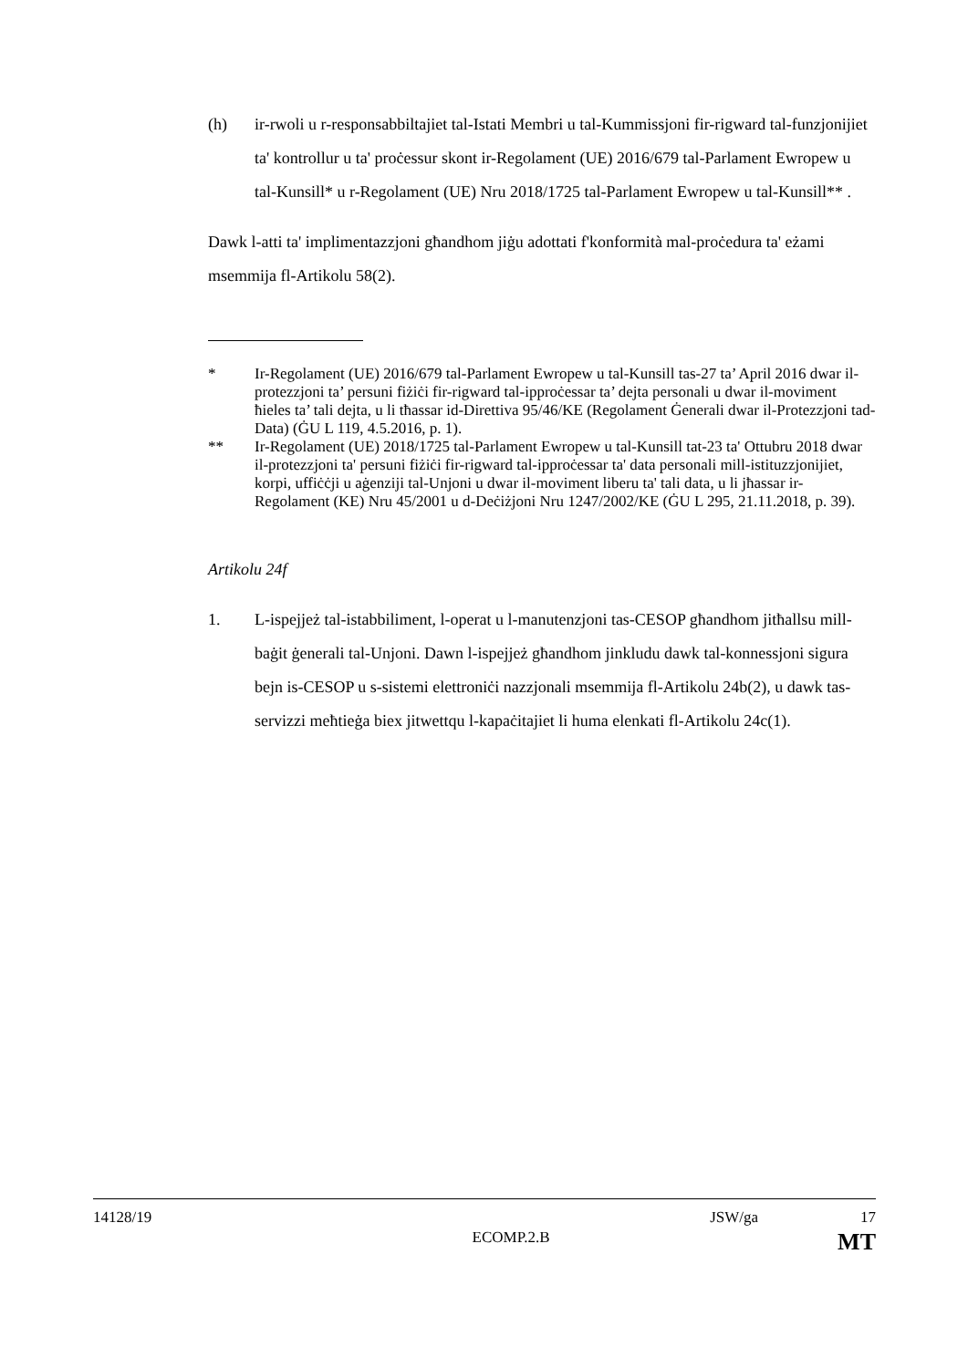(h) ir-rwoli u r-responsabbiltajiet tal-Istati Membri u tal-Kummissjoni fir-rigward tal-funzjonijiet ta' kontrollur u ta' proċessur skont ir-Regolament (UE) 2016/679 tal-Parlament Ewropew u tal-Kunsill* u r-Regolament (UE) Nru 2018/1725 tal-Parlament Ewropew u tal-Kunsill** .
Dawk l-atti ta' implimentazzjoni għandhom jiġu adottati f'konformità mal-proċedura ta' eżami msemmija fl-Artikolu 58(2).
* Ir-Regolament (UE) 2016/679 tal-Parlament Ewropew u tal-Kunsill tas-27 ta’ April 2016 dwar il-protezzjoni ta’ persuni fiżiċi fir-rigward tal-ipproċessar ta’ dejta personali u dwar il-moviment ħieles ta’ tali dejta, u li tħassar id-Direttiva 95/46/KE (Regolament Ġenerali dwar il-Protezzjoni tad-Data) (ĠU L 119, 4.5.2016, p. 1).
** Ir-Regolament (UE) 2018/1725 tal-Parlament Ewropew u tal-Kunsill tat-23 ta' Ottubru 2018 dwar il-protezzjoni ta' persuni fiżiċi fir-rigward tal-ipproċessar ta' data personali mill-istituzzjonijiet, korpi, uffiċċji u aġenziji tal-Unjoni u dwar il-moviment liberu ta' tali data, u li jħassar ir-Regolament (KE) Nru 45/2001 u d-Deċiżjoni Nru 1247/2002/KE (ĠU L 295, 21.11.2018, p. 39).
Artikolu 24f
1. L-ispejjeż tal-istabbiliment, l-operat u l-manutenzjoni tas-CESOP għandhom jitħallsu mill-baġit ġenerali tal-Unjoni. Dawn l-ispejjeż għandhom jinkludu dawk tal-konnessjoni sigura bejn is-CESOP u s-sistemi elettroniċi nazzjonali msemmija fl-Artikolu 24b(2), u dawk tas-servizzi meħtieġa biex jitwettqu l-kapaċitajiet li huma elenkati fl-Artikolu 24c(1).
14128/19 JSW/ga 17
ECOMP.2.B MT